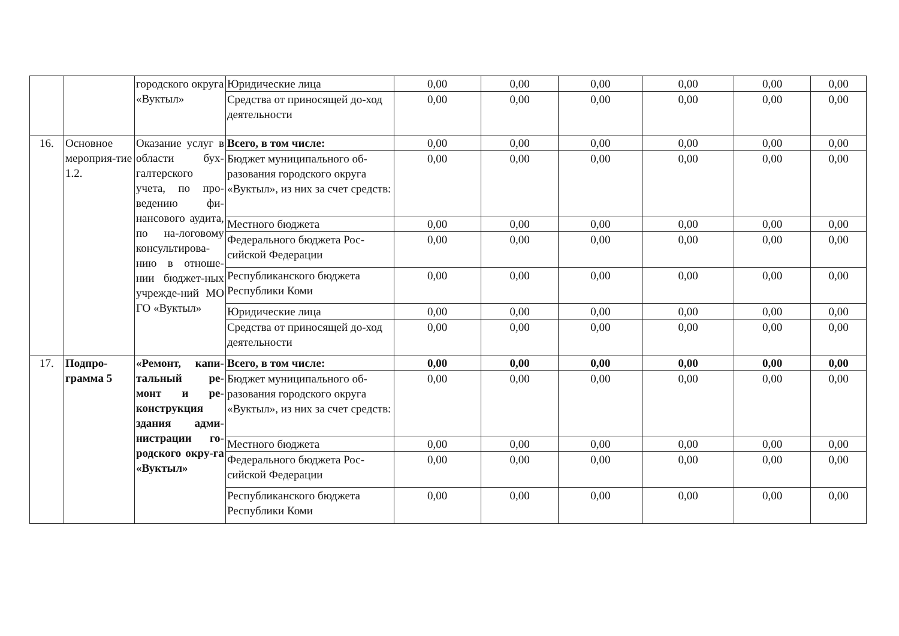| | | городского округа «Вуктыл» | Юридические лица | 0,00 | 0,00 | 0,00 | 0,00 | 0,00 | 0,00 |
| | | | Средства от приносящей до-ход деятельности | 0,00 | 0,00 | 0,00 | 0,00 | 0,00 | 0,00 |
| 16. | Основное мероприя-тие 1.2. | Оказание услуг в области бух-галтерского учета, по про-ведению фи-нансового аудита, по на-логовому консультирова-нию в отноше-нии бюджет-ных учрежде-ний МО ГО «Вуктыл» | Всего, в том числе: | 0,00 | 0,00 | 0,00 | 0,00 | 0,00 | 0,00 |
| | | | Бюджет муниципального об-разования городского округа «Вуктыл», из них за счет средств: | 0,00 | 0,00 | 0,00 | 0,00 | 0,00 | 0,00 |
| | | | Местного бюджета | 0,00 | 0,00 | 0,00 | 0,00 | 0,00 | 0,00 |
| | | | Федерального бюджета Рос-сийской Федерации | 0,00 | 0,00 | 0,00 | 0,00 | 0,00 | 0,00 |
| | | | Республиканского бюджета Республики Коми | 0,00 | 0,00 | 0,00 | 0,00 | 0,00 | 0,00 |
| | | | Юридические лица | 0,00 | 0,00 | 0,00 | 0,00 | 0,00 | 0,00 |
| | | | Средства от приносящей до-ход деятельности | 0,00 | 0,00 | 0,00 | 0,00 | 0,00 | 0,00 |
| 17. | Подпро-грамма 5 | «Ремонт, капи-тальный ре-монт и ре-конструкция здания адми-нистрации го-родского окру-га «Вуктыл» | Всего, в том числе: | 0,00 | 0,00 | 0,00 | 0,00 | 0,00 | 0,00 |
| | | | Бюджет муниципального об-разования городского округа «Вуктыл», из них за счет средств: | 0,00 | 0,00 | 0,00 | 0,00 | 0,00 | 0,00 |
| | | | Местного бюджета | 0,00 | 0,00 | 0,00 | 0,00 | 0,00 | 0,00 |
| | | | Федерального бюджета Рос-сийской Федерации | 0,00 | 0,00 | 0,00 | 0,00 | 0,00 | 0,00 |
| | | | Республиканского бюджета Республики Коми | 0,00 | 0,00 | 0,00 | 0,00 | 0,00 | 0,00 |